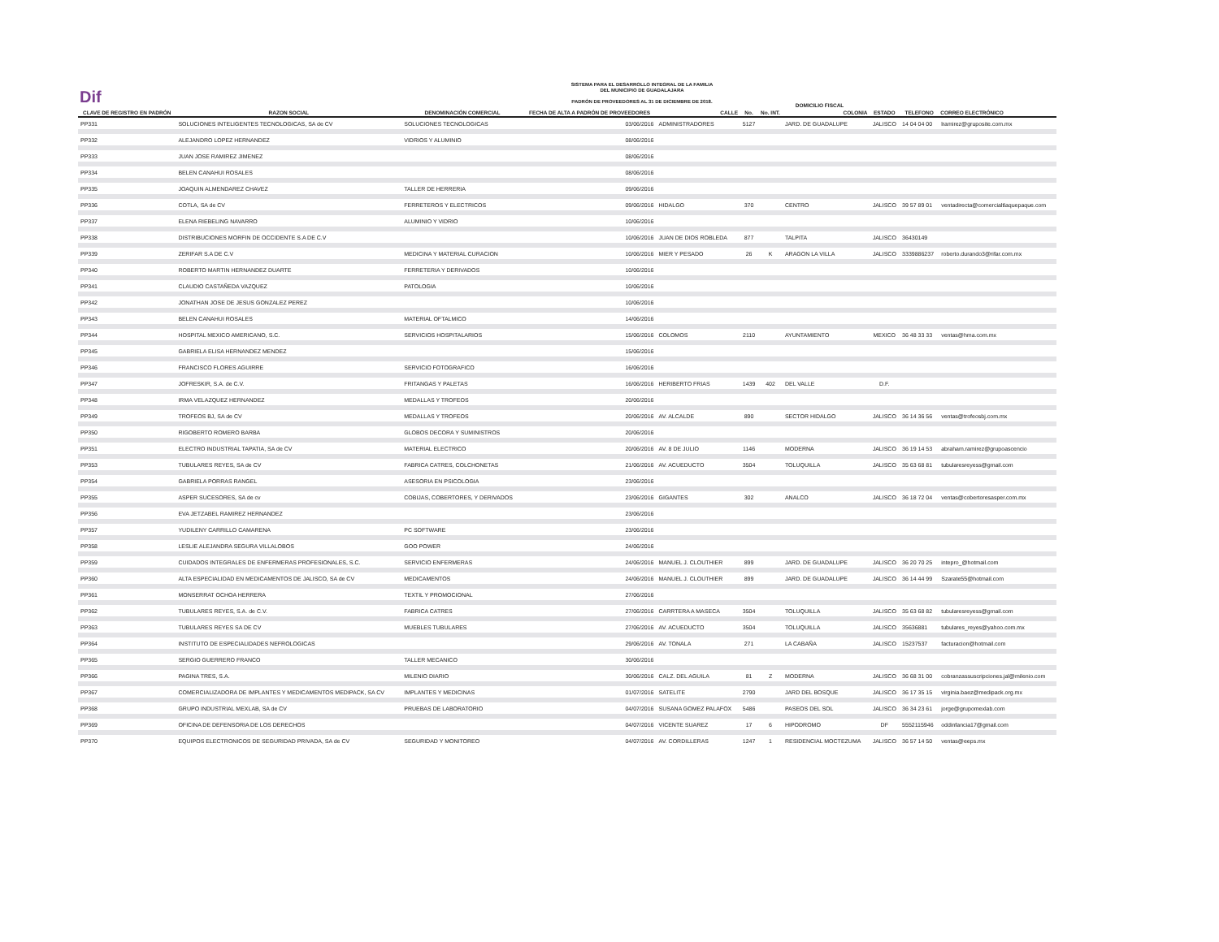Dif
SISTEMA PARA EL DESARROLLO INTEGRAL DE LA FAMILIA
DEL MUNICIPIO DE GUADALAJARA
PADRÓN DE PROVEEDORES AL 31 DE DICIEMBRE DE 2018.
| | | | | | DOMICILIO FISCAL | | | | | | |
| --- | --- | --- | --- | --- | --- | --- | --- | --- | --- | --- | --- |
| CLAVE DE REGISTRO EN PADRÓN | RAZON SOCIAL | DENOMINACIÓN COMERCIAL | FECHA DE ALTA A PADRÓN DE PROVEEDORES | CALLE | No. | No. INT. | COLONIA | ESTADO | TELEFONO | CORREO ELECTRÓNICO | |
| PP331 | SOLUCIONES INTELIGENTES TECNOLOGICAS, SA de CV | SOLUCIONES TECNOLOGICAS | 03/06/2016 | ADMINISTRADORES | 5127 | | JARD. DE GUADALUPE | JALISCO | 14 04 04 00 | lramirez@gruposite.com.mx | |
| PP332 | ALEJANDRO LOPEZ HERNANDEZ | VIDRIOS Y ALUMINIO | 08/06/2016 | | | | | | | | |
| PP333 | JUAN JOSE RAMIREZ JIMENEZ | | 08/06/2016 | | | | | | | | |
| PP334 | BELEN CANAHUI ROSALES | | 08/06/2016 | | | | | | | | |
| PP335 | JOAQUIN ALMENDAREZ CHAVEZ | TALLER DE HERRERIA | 09/06/2016 | | | | | | | | |
| PP336 | COTLA, SA de CV | FERRETEROS Y ELECTRICOS | 09/06/2016 | HIDALGO | 370 | | CENTRO | JALISCO | 39 57 89 01 | ventadirecta@comercialtlaquepaque.com | |
| PP337 | ELENA RIEBELING NAVARRO | ALUMINIO Y VIDRIO | 10/06/2016 | | | | | | | | |
| PP338 | DISTRIBUCIONES MORFIN DE OCCIDENTE S.A DE C.V | | 10/06/2016 | JUAN DE DIOS ROBLEDA | 877 | | TALPITA | JALISCO | 36430149 | | |
| PP339 | ZERIFAR S.A DE C.V | MEDICINA Y MATERIAL CURACION | 10/06/2016 | MIER Y PESADO | 26 | K | ARAGON LA VILLA | JALISCO | 3339886237 | roberto.durando3@rifar.com.mx | |
| PP340 | ROBERTO MARTIN HERNANDEZ DUARTE | FERRETERIA Y DERIVADOS | 10/06/2016 | | | | | | | | |
| PP341 | CLAUDIO CASTAÑEDA VAZQUEZ | PATOLOGIA | 10/06/2016 | | | | | | | | |
| PP342 | JONATHAN JOSE DE JESUS GONZALEZ PEREZ | | 10/06/2016 | | | | | | | | |
| PP343 | BELEN CANAHUI ROSALES | MATERIAL OFTALMICO | 14/06/2016 | | | | | | | | |
| PP344 | HOSPITAL MEXICO AMERICANO, S.C. | SERVICIOS HOSPITALARIOS | 15/06/2016 | COLOMOS | 2110 | | AYUNTAMIENTO | MEXICO | 36 48 33 33 | ventas@hma.com.mx | |
| PP345 | GABRIELA ELISA HERNANDEZ MENDEZ | | 15/06/2016 | | | | | | | | |
| PP346 | FRANCISCO FLORES AGUIRRE | SERVICIO FOTOGRAFICO | 16/06/2016 | | | | | | | | |
| PP347 | JOFRESKIR, S.A. de C.V. | FRITANGAS Y PALETAS | 16/06/2016 | HERIBERTO FRIAS | 1439 | 402 | DEL VALLE | D.F. | | | |
| PP348 | IRMA VELAZQUEZ HERNANDEZ | MEDALLAS Y TROFEOS | 20/06/2016 | | | | | | | | |
| PP349 | TROFEOS BJ, SA de CV | MEDALLAS Y TROFEOS | 20/06/2016 | AV. ALCALDE | 890 | | SECTOR HIDALGO | JALISCO | 36 14 36 56 | ventas@trofeosbj.com.mx | |
| PP350 | RIGOBERTO ROMERO BARBA | GLOBOS DECORA Y SUMINISTROS | 20/06/2016 | | | | | | | | |
| PP351 | ELECTRO INDUSTRIAL TAPATIA, SA de CV | MATERIAL ELECTRICO | 20/06/2016 | AV. 8 DE JULIO | 1146 | | MODERNA | JALISCO | 36 19 14 53 | abraham.ramirez@grupoascencio | |
| PP353 | TUBULARES REYES, SA de CV | FABRICA CATRES, COLCHONETAS | 21/06/2016 | AV. ACUEDUCTO | 3504 | | TOLUQUILLA | JALISCO | 35 63 68 81 | tubularesreyess@gmail.com | |
| PP354 | GABRIELA PORRAS RANGEL | ASESORIA EN PSICOLOGIA | 23/06/2016 | | | | | | | | |
| PP355 | ASPER SUCESORES, SA de cv | COBIJAS, COBERTORES, Y DERIVADOS | 23/06/2016 | GIGANTES | 302 | | ANALCO | JALISCO | 36 18 72 04 | ventas@cobertoresasper.com.mx | |
| PP356 | EVA JETZABEL RAMIREZ HERNANDEZ | | 23/06/2016 | | | | | | | | |
| PP357 | YUDILENY CARRILLO CAMARENA | PC SOFTWARE | 23/06/2016 | | | | | | | | |
| PP358 | LESLIE ALEJANDRA SEGURA VILLALOBOS | GOO POWER | 24/06/2016 | | | | | | | | |
| PP359 | CUIDADOS INTEGRALES DE ENFERMERAS PROFESIONALES, S.C. | SERVICIO ENFERMERAS | 24/06/2016 | MANUEL J. CLOUTHIER | 899 | | JARD. DE GUADALUPE | JALISCO | 36 20 70 25 | intepro_@hotmail.com | |
| PP360 | ALTA ESPECIALIDAD EN MEDICAMENTOS DE JALISCO, SA de CV | MEDICAMENTOS | 24/06/2016 | MANUEL J. CLOUTHIER | 899 | | JARD. DE GUADALUPE | JALISCO | 36 14 44 99 | Szarate55@hotmail.com | |
| PP361 | MONSERRAT OCHOA HERRERA | TEXTIL Y PROMOCIONAL | 27/06/2016 | | | | | | | | |
| PP362 | TUBULARES REYES, S.A. de C.V. | FABRICA CATRES | 27/06/2016 | CARRTERA A MASECA | 3504 | | TOLUQUILLA | JALISCO | 35 63 68 82 | tubularesreyess@gmail.com | |
| PP363 | TUBULARES REYES SA DE CV | MUEBLES TUBULARES | 27/06/2016 | AV. ACUEDUCTO | 3504 | | TOLUQUILLA | JALISCO | 35636881 | tubulares_reyes@yahoo.com.mx | |
| PP364 | INSTITUTO DE ESPECIALIDADES NEFROLOGICAS | | 29/06/2016 | AV. TONALA | 271 | | LA CABAÑA | JALISCO | 15237537 | facturacion@hotmail.com | |
| PP365 | SERGIO GUERRERO FRANCO | TALLER MECANICO | 30/06/2016 | | | | | | | | |
| PP366 | PAGINA TRES, S.A. | MILENIO DIARIO | 30/06/2016 | CALZ. DEL AGUILA | 81 | Z | MODERNA | JALISCO | 36 68 31 00 | cobranzassuscripciones.jal@milenio.com | |
| PP367 | COMERCIALIZADORA DE IMPLANTES Y MEDICAMENTOS MEDIPACK, SA CV | IMPLANTES Y MEDICINAS | 01/07/2016 | SATELITE | 2790 | | JARD DEL BOSQUE | JALISCO | 36 17 35 15 | virginia.baez@medipack.org.mx | |
| PP368 | GRUPO INDUSTRIAL MEXLAB, SA de CV | PRUEBAS DE LABORATORIO | 04/07/2016 | SUSANA GOMEZ PALAFOX | 5486 | | PASEOS DEL SOL | JALISCO | 36 34 23 61 | jorge@grupomexlab.com | |
| PP369 | OFICINA DE DEFENSORIA DE LOS DERECHOS | | 04/07/2016 | VICENTE SUAREZ | 17 | 6 | HIPODROMO | DF | 5552115946 | oddinfancia17@gmail.com | |
| PP370 | EQUIPOS ELECTRONICOS DE SEGURIDAD PRIVADA, SA de CV | SEGURIDAD Y MONITOREO | 04/07/2016 | AV. CORDILLERAS | 1247 | 1 | RESIDENCIAL MOCTEZUMA | JALISCO | 36 57 14 50 | ventas@eeps.mx | |